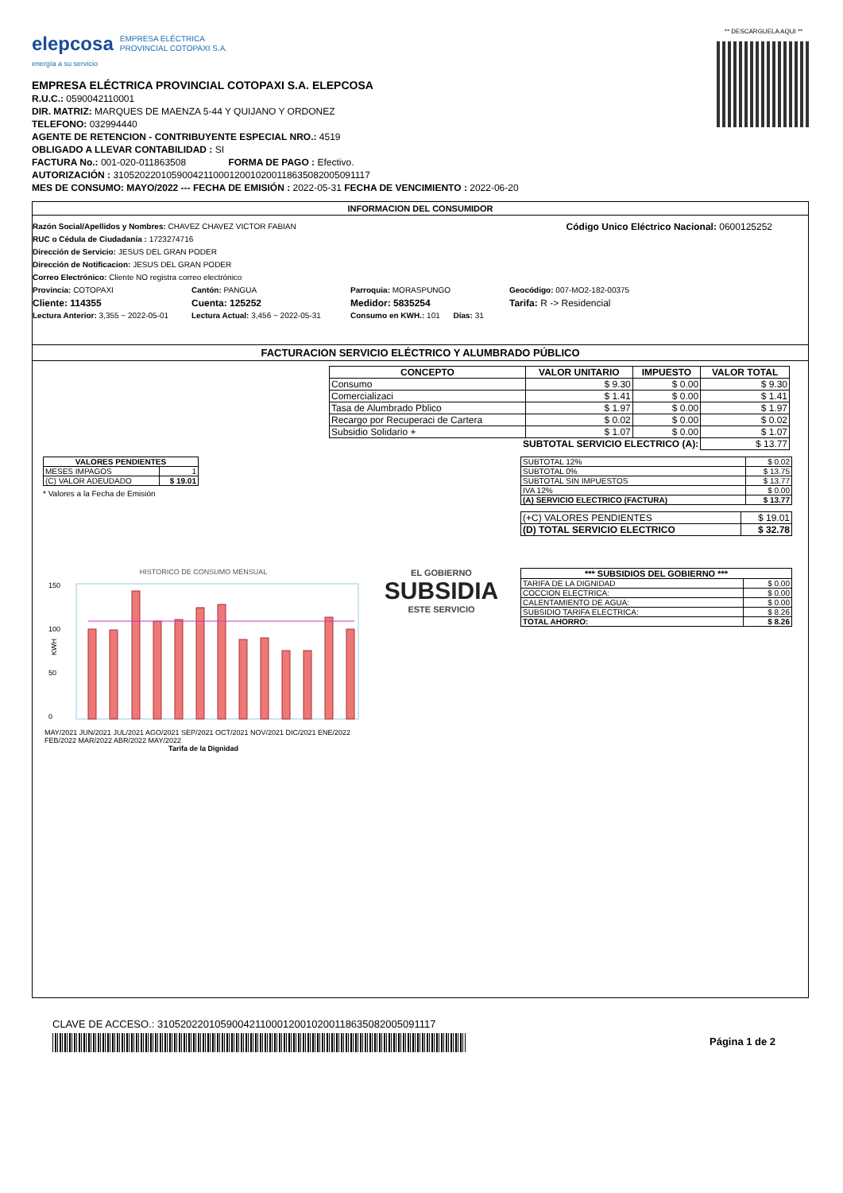elepcosa EMPRESA ELÉCTRICA
PROVINCIAL COTOPAXI S.A.
energía a su servicio
** DESCARGUELA AQUI **
EMPRESA ELÉCTRICA PROVINCIAL COTOPAXI S.A. ELEPCOSA
R.U.C.: 0590042110001
DIR. MATRIZ: MARQUES DE MAENZA 5-44 Y QUIJANO Y ORDONEZ
TELEFONO: 032994440
AGENTE DE RETENCION - CONTRIBUYENTE ESPECIAL NRO.: 4519
OBLIGADO A LLEVAR CONTABILIDAD : SI
FACTURA No.: 001-020-011863508 FORMA DE PAGO : Efectivo.
AUTORIZACIÓN : 3105202201059004211000120010200118635082005091117
MES DE CONSUMO: MAYO/2022 --- FECHA DE EMISIÓN : 2022-05-31 FECHA DE VENCIMIENTO : 2022-06-20
INFORMACION DEL CONSUMIDOR
Razón Social/Apellidos y Nombres: CHAVEZ CHAVEZ VICTOR FABIAN Código Unico Eléctrico Nacional: 0600125252
RUC o Cédula de Ciudadanía : 1723274716
Dirección de Servicio: JESUS DEL GRAN PODER
Dirección de Notificacion: JESUS DEL GRAN PODER
Correo Electrónico: Cliente NO registra correo electrónico
Provincia: COTOPAXI Cantón: PANGUA Parroquia: MORASPUNGO Geocódigo: 007-MO2-182-00375
Cliente: 114355 Cuenta: 125252 Medidor: 5835254 Tarifa: R -> Residencial
Lectura Anterior: 3,355 ~ 2022-05-01
Lectura Actual: 3,456 ~ 2022-05-31
Consumo en KWH.: 101 Días: 31
FACTURACION SERVICIO ELÉCTRICO Y ALUMBRADO PÚBLICO
| CONCEPTO | VALOR UNITARIO | IMPUESTO | VALOR TOTAL |
| --- | --- | --- | --- |
| Consumo | $ 9.30 | $ 0.00 | $ 9.30 |
| Comercializaci | $ 1.41 | $ 0.00 | $ 1.41 |
| Tasa de Alumbrado Pblico | $ 1.97 | $ 0.00 | $ 1.97 |
| Recargo por Recuperaci de Cartera | $ 0.02 | $ 0.00 | $ 0.02 |
| Subsidio Solidario + | $ 1.07 | $ 0.00 | $ 1.07 |
| SUBTOTAL SERVICIO ELECTRICO (A): | | | $ 13.77 |
| VALORES PENDIENTES | |
| --- | --- |
| MESES IMPAGOS | 1 |
| (C) VALOR ADEUDADO | $ 19.01 |
* Valores a la Fecha de Emisión
| SUBTOTAL 12% | $ 0.02 |
| SUBTOTAL 0% | $ 13.75 |
| SUBTOTAL SIN IMPUESTOS | $ 13.77 |
| IVA 12% | $ 0.00 |
| (A) SERVICIO ELECTRICO (FACTURA) | $ 13.77 |
| (+C) VALORES PENDIENTES | $ 19.01 |
| (D) TOTAL SERVICIO ELECTRICO | $ 32.78 |
HISTORICO DE CONSUMO MENSUAL
150
100
50
0
KWH
MAY/2021 JUN/2021 JUL/2021 AGO/2021 SEP/2021 OCT/2021 NOV/2021 DIC/2021 ENE/2022 FEB/2022 MAR/2022 ABR/2022 MAY/2022
Tarifa de la Dignidad
EL GOBIERNO
SUBSIDIA
ESTE SERVICIO
| *** SUBSIDIOS DEL GOBIERNO *** | |
| --- | --- |
| TARIFA DE LA DIGNIDAD | $ 0.00 |
| COCCION ELECTRICA: | $ 0.00 |
| CALENTAMIENTO DE AGUA: | $ 0.00 |
| SUBSIDIO TARIFA ELECTRICA: | $ 8.26 |
| TOTAL AHORRO: | $ 8.26 |
CLAVE DE ACCESO.: 3105202201059004211000120010200118635082005091117
Página 1 de 2